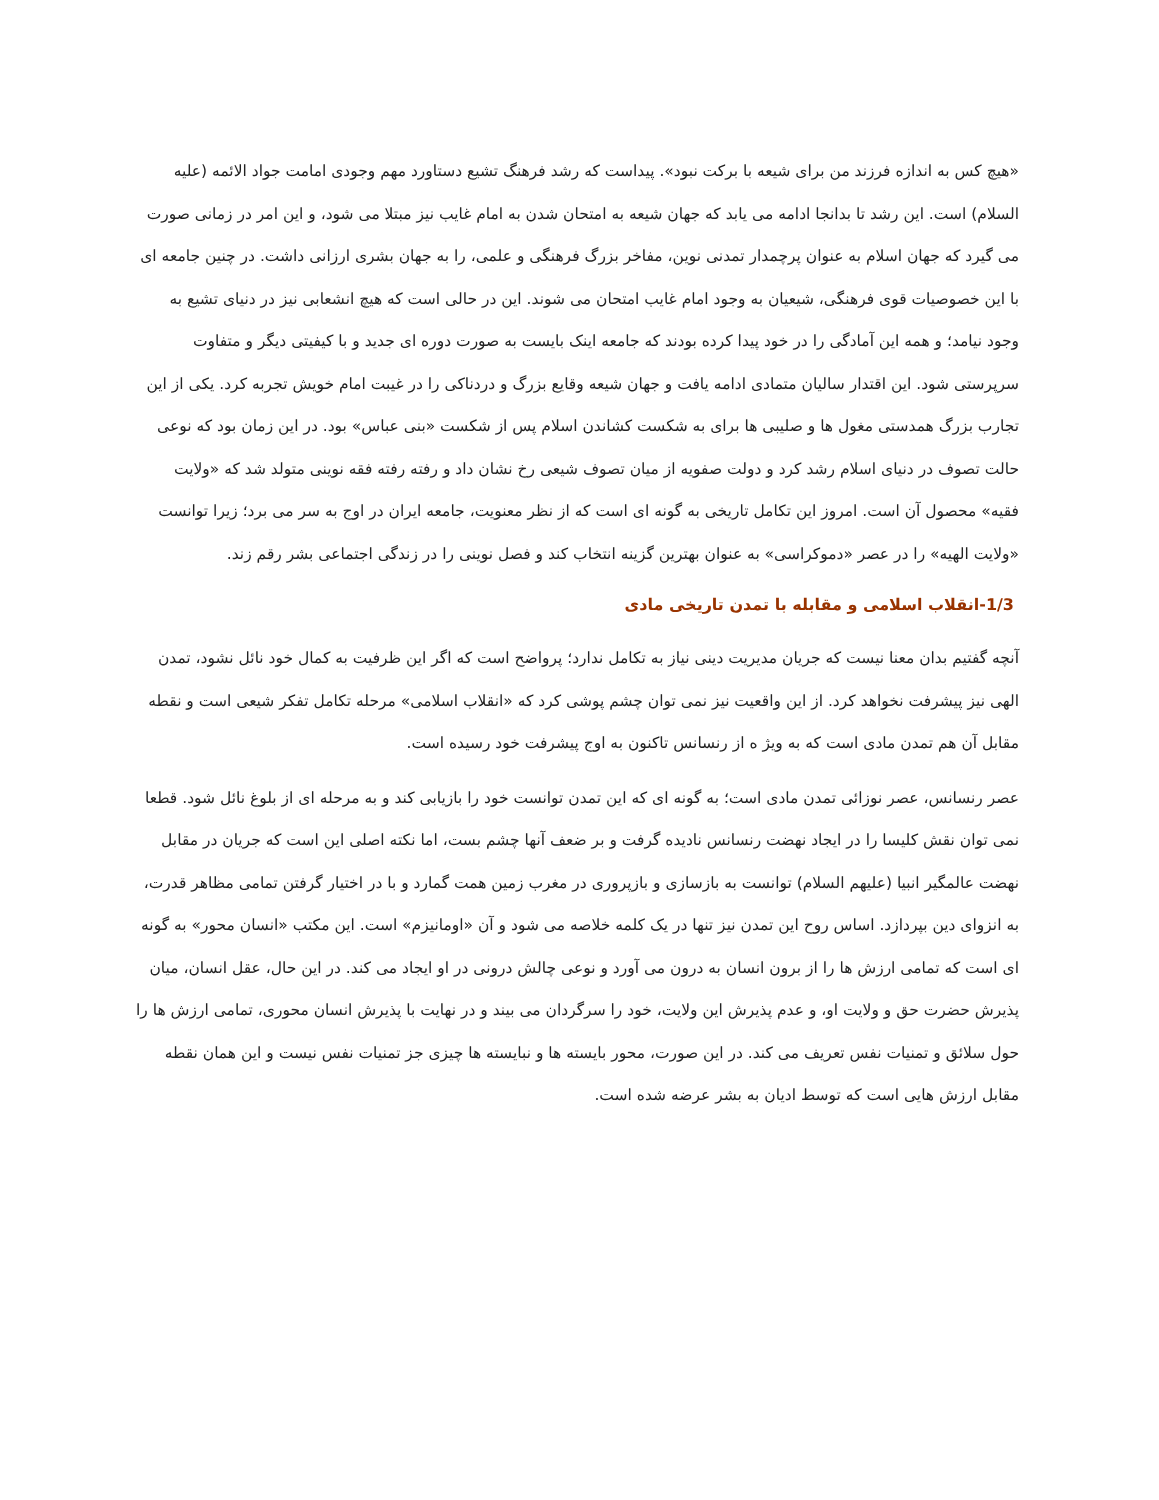«هیچ کس به اندازه فرزند من برای شیعه با برکت نبود». پیداست که رشد فرهنگ تشیع دستاورد مهم وجودی امامت جواد الائمه (علیه السلام) است. این رشد تا بدانجا ادامه می یابد که جهان شیعه به امتحان شدن به امام غایب نیز مبتلا می شود، و این امر در زمانی صورت می گیرد که جهان اسلام به عنوان پرچمدار تمدنی نوین، مفاخر بزرگ فرهنگی و علمی، را به جهان بشری ارزانی داشت. در چنین جامعه ای با این خصوصیات قوی فرهنگی، شیعیان به وجود امام غایب امتحان می شوند. این در حالی است که هیچ انشعابی نیز در دنیای تشیع به وجود نیامد؛ و همه این آمادگی را در خود پیدا کرده بودند که جامعه اینک بایست به صورت دوره ای جدید و با کیفیتی دیگر و متفاوت سرپرستی شود. این اقتدار سالیان متمادی ادامه یافت و جهان شیعه وقایع بزرگ و دردناکی را در غیبت امام خویش تجربه کرد. یکی از این تجارب بزرگ همدستی مغول ها و صلیبی ها برای به شکست کشاندن اسلام پس از شکست «بنی عباس» بود. در این زمان بود که نوعی حالت تصوف در دنیای اسلام رشد کرد و دولت صفویه از میان تصوف شیعی رخ نشان داد و رفته رفته فقه نوینی متولد شد که «ولایت فقیه» محصول آن است. امروز این تکامل تاریخی به گونه ای است که از نظر معنویت، جامعه ایران در اوج به سر می برد؛ زیرا توانست «ولایت الهیه» را در عصر «دموکراسی» به عنوان بهترین گزینه انتخاب کند و فصل نوینی را در زندگی اجتماعی بشر رقم زند.
1/3-انقلاب اسلامی و مقابله با تمدن تاریخی مادی
آنچه گفتیم بدان معنا نیست که جریان مدیریت دینی نیاز به تکامل ندارد؛ پرواضح است که اگر این ظرفیت به کمال خود نائل نشود، تمدن الهی نیز پیشرفت نخواهد کرد. از این واقعیت نیز نمی توان چشم پوشی کرد که «انقلاب اسلامی» مرحله تکامل تفکر شیعی است و نقطه مقابل آن هم تمدن مادی است که به ویژ ه از رنسانس تاکنون به اوج پیشرفت خود رسیده است.
عصر رنسانس، عصر نوزائی تمدن مادی است؛ به گونه ای که این تمدن توانست خود را بازیابی کند و به مرحله ای از بلوغ نائل شود. قطعا نمی توان نقش کلیسا را در ایجاد نهضت رنسانس نادیده گرفت و بر ضعف آنها چشم بست، اما نکته اصلی این است که جریان در مقابل نهضت عالمگیر انبیا (علیهم السلام) توانست به بازسازی و بازپروری در مغرب زمین همت گمارد و با در اختیار گرفتن تمامی مظاهر قدرت، به انزوای دین بپردازد. اساس روح این تمدن نیز تنها در یک کلمه خلاصه می شود و آن «اومانیزم» است. این مکتب «انسان محور» به گونه ای است که تمامی ارزش ها را از برون انسان به درون می آورد و نوعی چالش درونی در او ایجاد می کند. در این حال، عقل انسان، میان پذیرش حضرت حق و ولایت او، و عدم پذیرش این ولایت، خود را سرگردان می بیند و در نهایت با پذیرش انسان محوری، تمامی ارزش ها را حول سلائق و تمنیات نفس تعریف می کند. در این صورت، محور بایسته ها و نبایسته ها چیزی جز تمنیات نفس نیست و این همان نقطه مقابل ارزش هایی است که توسط ادیان به بشر عرضه شده است.